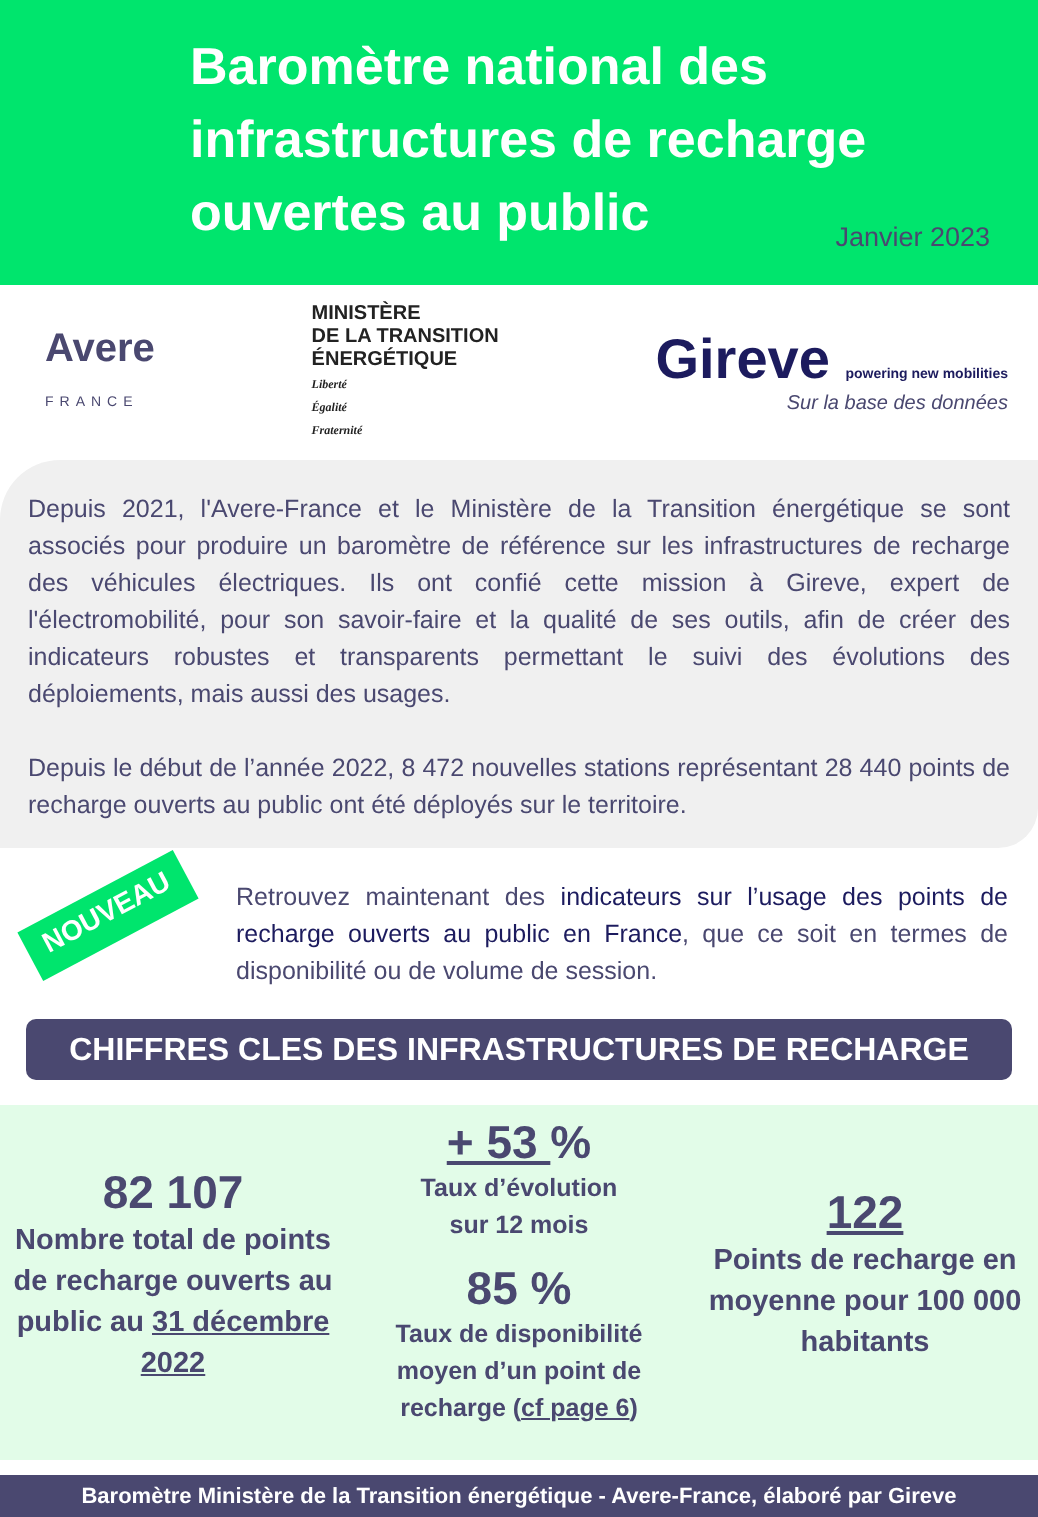Baromètre national des
infrastructures de recharge
ouvertes au public
Janvier 2023
Avere
FRANCE
MINISTÈRE
DE LA TRANSITION
ÉNERGÉTIQUE
Liberté
Égalité
Fraternité
Gireve powering new mobilities
Sur la base des données
Depuis 2021, l'Avere-France et le Ministère de la Transition énergétique se sont associés pour produire un baromètre de référence sur les infrastructures de recharge des véhicules électriques. Ils ont confié cette mission à Gireve, expert de l'électromobilité, pour son savoir-faire et la qualité de ses outils, afin de créer des indicateurs robustes et transparents permettant le suivi des évolutions des déploiements, mais aussi des usages.
Depuis le début de l’année 2022, 8 472 nouvelles stations représentant 28 440 points de recharge ouverts au public ont été déployés sur le territoire.
NOUVEAU
Retrouvez maintenant des indicateurs sur l’usage des points de recharge ouverts au public en France, que ce soit en termes de disponibilité ou de volume de session.
CHIFFRES CLES DES INFRASTRUCTURES DE RECHARGE
82 107
Nombre total de points de recharge ouverts au public au 31 décembre 2022
+ 53 %
Taux d’évolution
sur 12 mois
85 %
Taux de disponibilité moyen d’un point de recharge (cf page 6)
122
Points de recharge en moyenne pour 100 000 habitants
Baromètre Ministère de la Transition énergétique - Avere-France, élaboré par Gireve